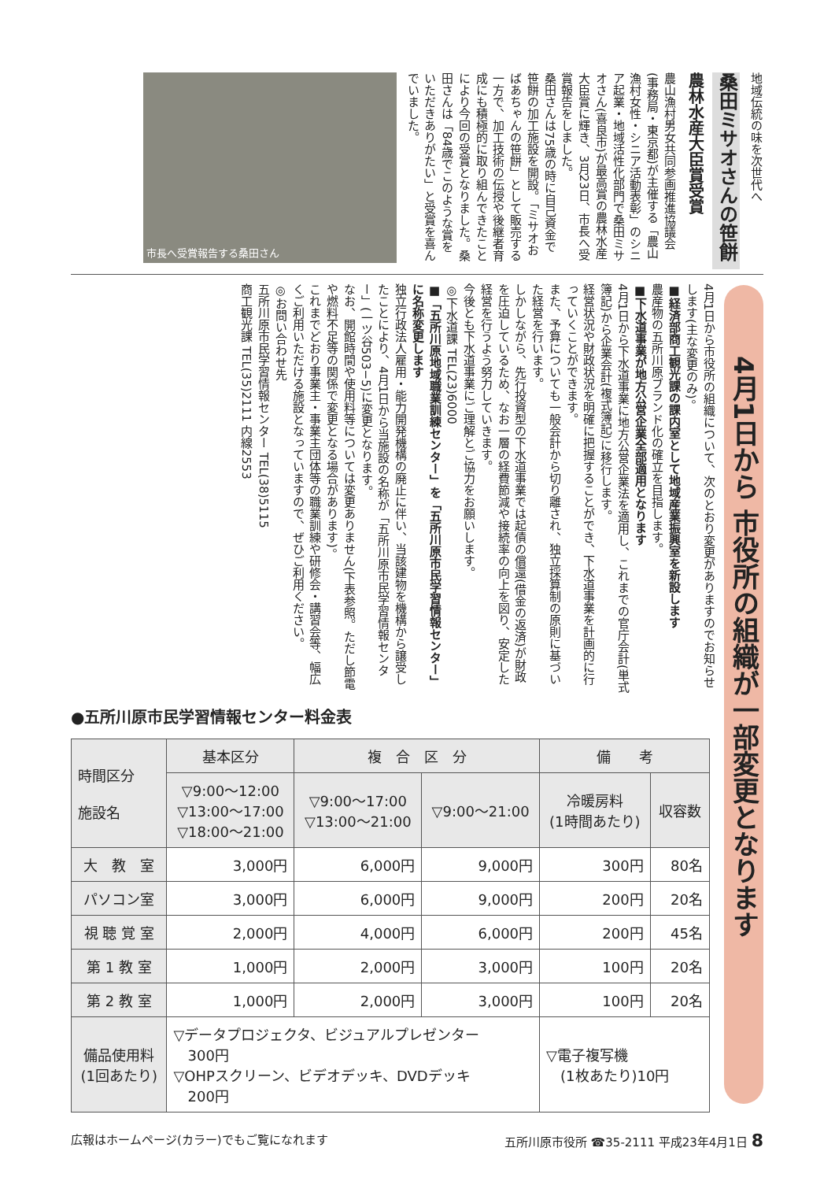地域伝統の味を次世代へ
桑田ミサオさんの笹餅
農林水産大臣賞受賞
農山漁村男女共同参画推進協議会(事務局・東京都)が主催する「農山漁村女性・シニア活動表彰」のシニア起業・地域活性化部門で桑田ミサオさん(喜良市)が最高賞の農林水産大臣賞に輝き、3月23日、市長へ受賞報告をしました。
桑田さんは75歳の時に自己資金で笹餅の加工施設を開設。「ミサオおばあちゃんの笹餅」として販売する一方で、加工技術の伝授や後継者育成にも積極的に取り組んできたことにより今回の受賞となりました。桑田さんは「84歳でこのような賞をいただきありがたい」と受賞を喜んでいました。
市長へ受賞報告する桑田さん
4月1日から 市役所の組織が一部変更となります
4月1日から市役所の組織について、次のとおり変更がありますのでお知らせします(主な変更のみ)。
■経済部商工観光課の課内室として地域産業振興室を新設します
農産物の五所川原ブランド化の確立を目指します。
■下水道事業が地方公営企業全部適用となります
4月1日から下水道事業に地方公営企業法を適用し、これまでの官庁会計(単式簿記)から企業会計(複式簿記)に移行します。
経営状況や財政状況を明確に把握することができ、下水道事業を計画的に行っていくことができます。
また、予算についても一般会計から切り離され、独立採算制の原則に基づいた経営を行います。
しかしながら、先行投資型の下水道事業では起債の償還(借金の返済)が財政を圧迫しているため、なお一層の経費節減や接続率の向上を図り、安定した経営を行うよう努力していきます。
今後とも下水道事業にご理解とご協力をお願いします。
◎下水道課 TEL(23)6000
■「五所川原地域職業訓練センター」を「五所川原市民学習情報センター」に名称変更します
独立行政法人雇用・能力開発機構の廃止に伴い、当該建物を機構から譲受したことにより、4月1日から当施設の名称が「五所川原市民学習情報センター」(一ツ谷503−5)に変更となります。
なお、開館時間や使用料等については変更ありません(下表参照。ただし節電や燃料不足等の関係で変更となる場合があります)。
これまでどおり事業主・事業主団体等の職業訓練や研修会・講習会等、幅広くご利用いただける施設となっていますので、ぜひご利用ください。
◎お問い合わせ先
五所川原市民学習情報センター TEL(38)5115
商工観光課 TEL(35)2111 内線2553
●五所川原市民学習情報センター料金表
| 時間区分 施設名 | 基本区分 | 複 合 区 分 | | 備 考 | |
| --- | --- | --- | --- | --- | --- |
| | ▽9:00〜12:00 ▽13:00〜17:00 ▽18:00〜21:00 | ▽9:00〜17:00 ▽13:00〜21:00 | ▽9:00〜21:00 | 冷暖房料 (1時間あたり) | 収容数 |
| 大 教 室 | 3,000円 | 6,000円 | 9,000円 | 300円 | 80名 |
| パソコン室 | 3,000円 | 6,000円 | 9,000円 | 200円 | 20名 |
| 視 聴 覚 室 | 2,000円 | 4,000円 | 6,000円 | 200円 | 45名 |
| 第 1 教 室 | 1,000円 | 2,000円 | 3,000円 | 100円 | 20名 |
| 第 2 教 室 | 1,000円 | 2,000円 | 3,000円 | 100円 | 20名 |
| 備品使用料 (1回あたり) | ▽データプロジェクタ、ビジュアルプレゼンター 300円 ▽OHPスクリーン、ビデオデッキ、DVDデッキ 200円 | | | ▽電子複写機 (1枚あたり)10円 | |
広報はホームページ(カラー)でもご覧になれます 五所川原市役所 ☎35-2111 平成23年4月1日 8